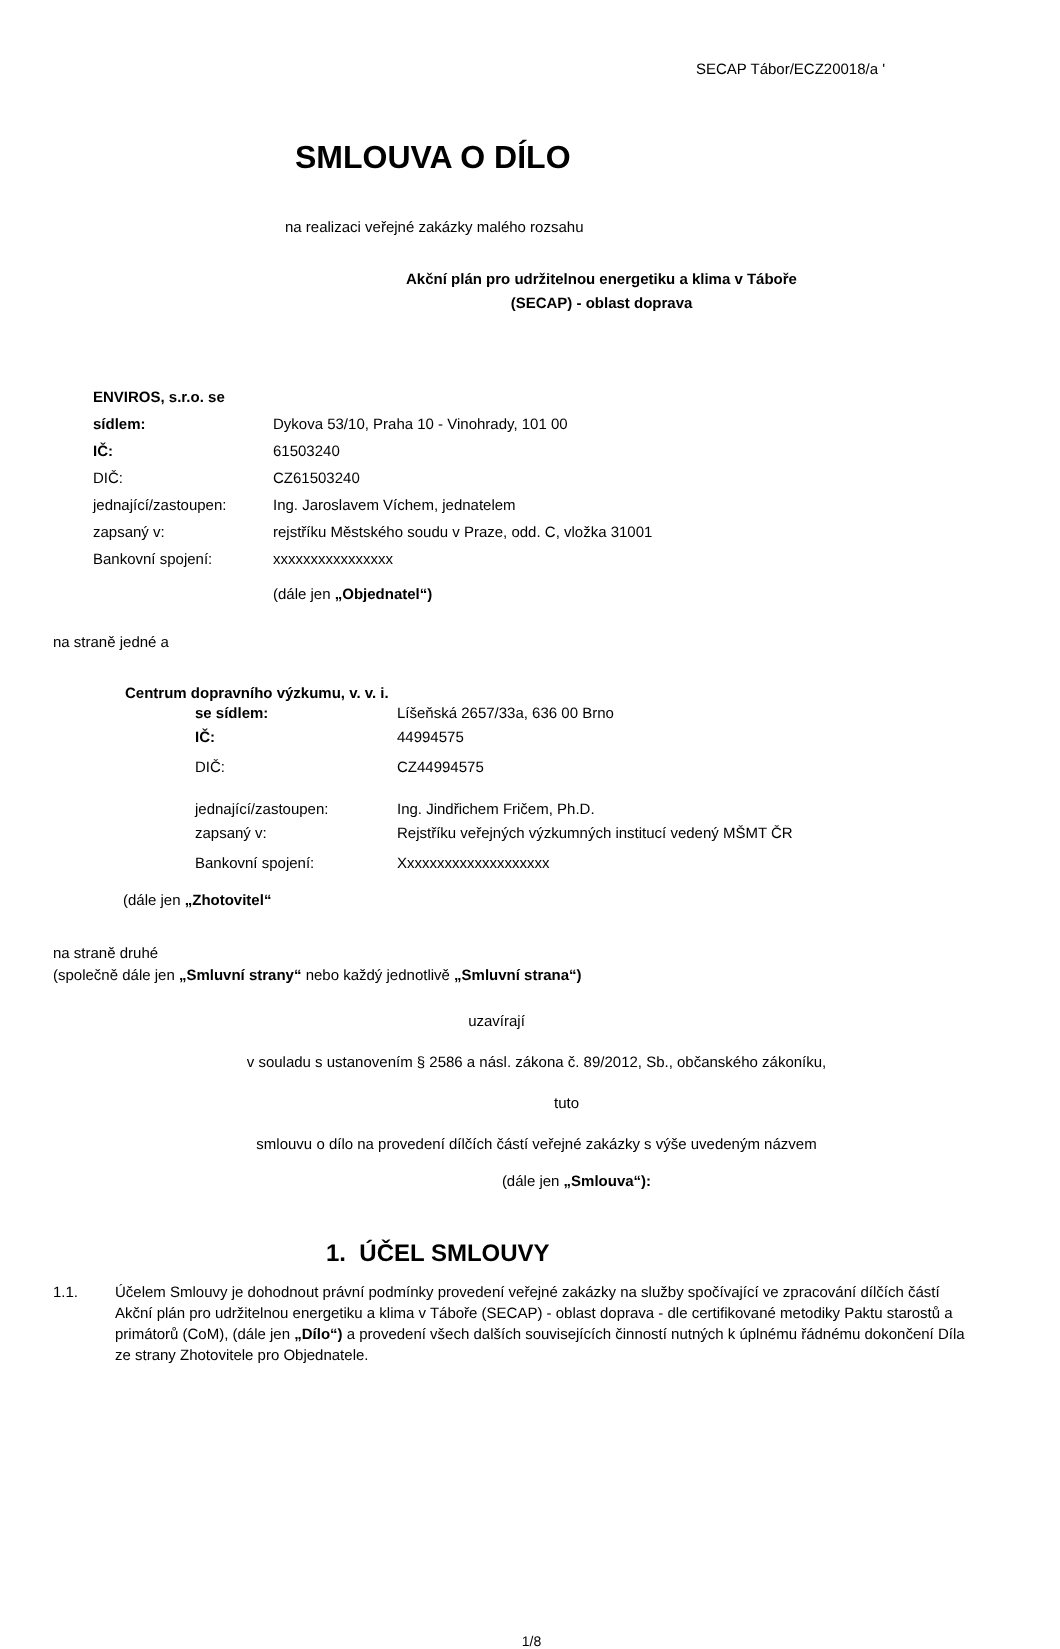SECAP Tábor/ECZ20018/a '
SMLOUVA O DÍLO
na realizaci veřejné zakázky malého rozsahu
Akční plán pro udržitelnou energetiku a klima v Táboře
(SECAP) - oblast doprava
| ENVIROS, s.r.o. se | |
| sídlem: | Dykova 53/10, Praha 10 - Vinohrady, 101 00 |
| IČ: | 61503240 |
| DIČ: | CZ61503240 |
| jednající/zastoupen: | Ing. Jaroslavem Víchem, jednatelem |
| zapsaný v: | rejstříku Městského soudu v Praze, odd. C, vložka 31001 |
| Bankovní spojení: | xxxxxxxxxxxxxxxx |
| | (dále jen „Objednatel“) |
na straně jedné a
Centrum dopravního výzkumu, v. v. i.
| se sídlem: | Líšeňská 2657/33a, 636 00 Brno |
| IČ: | 44994575 |
| DIČ: | CZ44994575 |
| jednající/zastoupen: | Ing. Jindřichem Fričem, Ph.D. |
| zapsaný v: | Rejstříku veřejných výzkumných institucí vedený MŠMT ČR |
| Bankovní spojení: | Xxxxxxxxxxxxxxxxxxxx |
(dále jen „Zhotovitel“
na straně druhé
(společně dále jen „Smluvní strany“ nebo každý jednotlivě „Smluvní strana“)
uzavírají
v souladu s ustanovením § 2586 a násl. zákona č. 89/2012, Sb., občanského zákoníku,
tuto
smlouvu o dílo na provedení dílčích částí veřejné zakázky s výše uvedeným názvem
(dále jen „Smlouva“):
1. ÚČEL SMLOUVY
1.1. Účelem Smlouvy je dohodnout právní podmínky provedení veřejné zakázky na služby spočívající ve zpracování dílčích částí Akční plán pro udržitelnou energetiku a klima v Táboře (SECAP) - oblast doprava - dle certifikované metodiky Paktu starostů a primátorů (CoM), (dále jen „Dílo“) a provedení všech dalších souvisejících činností nutných k úplnému řádnému dokončení Díla ze strany Zhotovitele pro Objednatele.
1/8